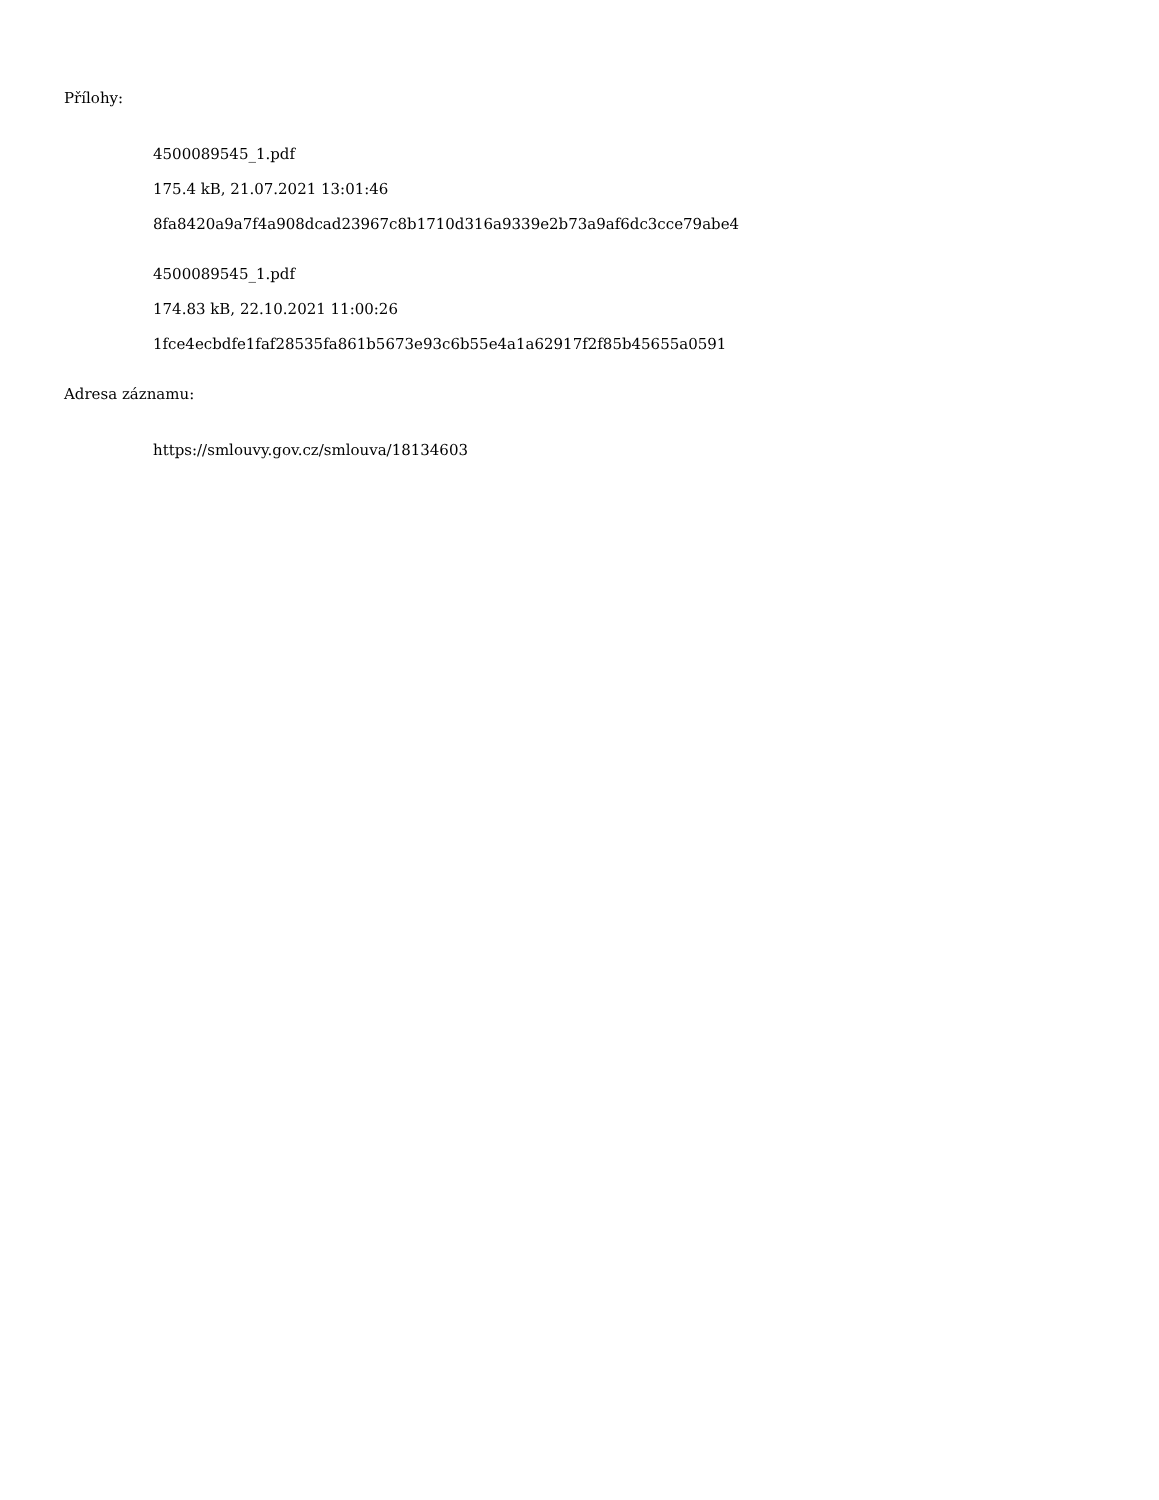Přílohy:
4500089545_1.pdf
175.4 kB, 21.07.2021 13:01:46
8fa8420a9a7f4a908dcad23967c8b1710d316a9339e2b73a9af6dc3cce79abe4
4500089545_1.pdf
174.83 kB, 22.10.2021 11:00:26
1fce4ecbdfe1faf28535fa861b5673e93c6b55e4a1a62917f2f85b45655a0591
Adresa záznamu:
https://smlouvy.gov.cz/smlouva/18134603